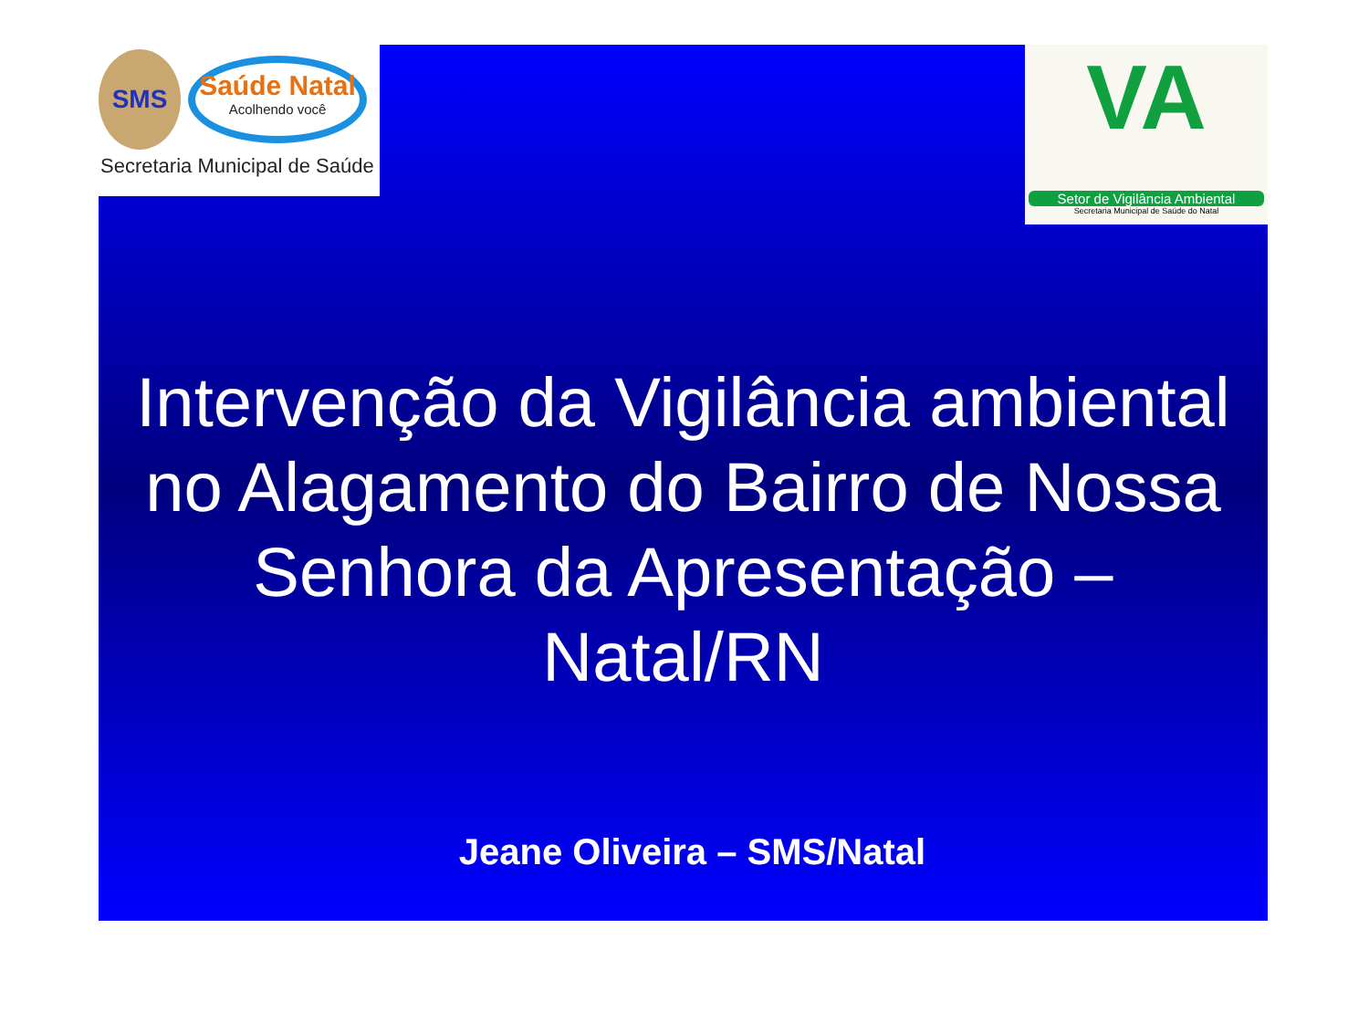SMS
Saúde Natal
Acolhendo você
Secretaria Municipal de Saúde
VA
Setor de Vigilância Ambiental
Secretaria Municipal de Saúde do Natal
Intervenção da Vigilância ambiental no Alagamento do Bairro de Nossa Senhora da Apresentação – Natal/RN
Jeane Oliveira – SMS/Natal